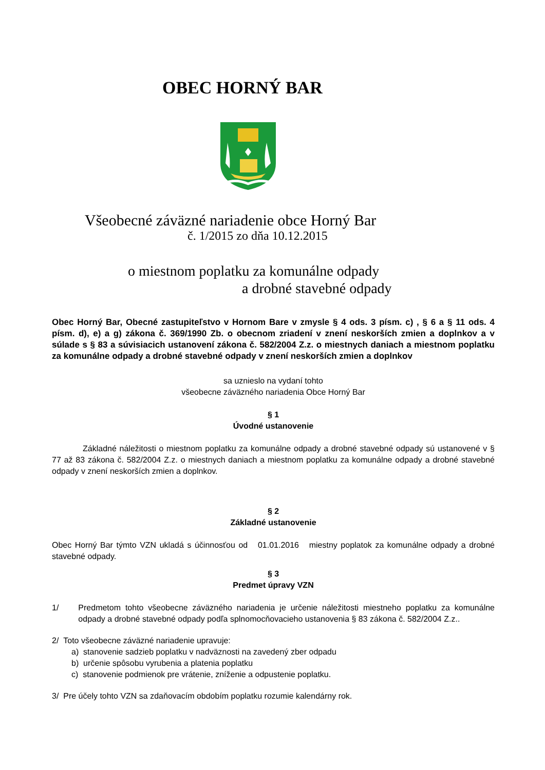OBEC HORNÝ BAR
Všeobecné záväzné nariadenie obce Horný Bar
č. 1/2015 zo dňa 10.12.2015
o miestnom poplatku za komunálne odpady
a drobné stavebné odpady
Obec Horný Bar, Obecné zastupiteľstvo v Hornom Bare v zmysle § 4 ods. 3 písm. c) , § 6 a § 11 ods. 4 písm. d), e) a g) zákona č. 369/1990 Zb. o obecnom zriadení v znení neskorších zmien a doplnkov a v súlade s § 83 a súvisiacich ustanovení zákona č. 582/2004 Z.z. o miestnych daniach a miestnom poplatku za komunálne odpady a drobné stavebné odpady v znení neskorších zmien a doplnkov
sa uznieslo na vydaní tohto
všeobecne záväzného nariadenia Obce Horný Bar
§ 1
Úvodné ustanovenie
Základné náležitosti o miestnom poplatku za komunálne odpady a drobné stavebné odpady sú ustanovené v § 77 až 83 zákona č. 582/2004 Z.z. o miestnych daniach a miestnom poplatku za komunálne odpady a drobné stavebné odpady v znení neskorších zmien a doplnkov.
§ 2
Základné ustanovenie
Obec Horný Bar týmto VZN ukladá s účinnosťou od 01.01.2016 miestny poplatok za komunálne odpady a drobné stavebné odpady.
§ 3
Predmet úpravy VZN
1/ Predmetom tohto všeobecne záväzného nariadenia je určenie náležitosti miestneho poplatku za komunálne odpady a drobné stavebné odpady podľa splnomocňovacieho ustanovenia § 83 zákona č. 582/2004 Z.z..
2/ Toto všeobecne záväzné nariadenie upravuje:
a) stanovenie sadzieb poplatku v nadväznosti na zavedený zber odpadu
b) určenie spôsobu vyrubenia a platenia poplatku
c) stanovenie podmienok pre vrátenie, zníženie a odpustenie poplatku.
3/ Pre účely tohto VZN sa zdaňovacím obdobím poplatku rozumie kalendárny rok.